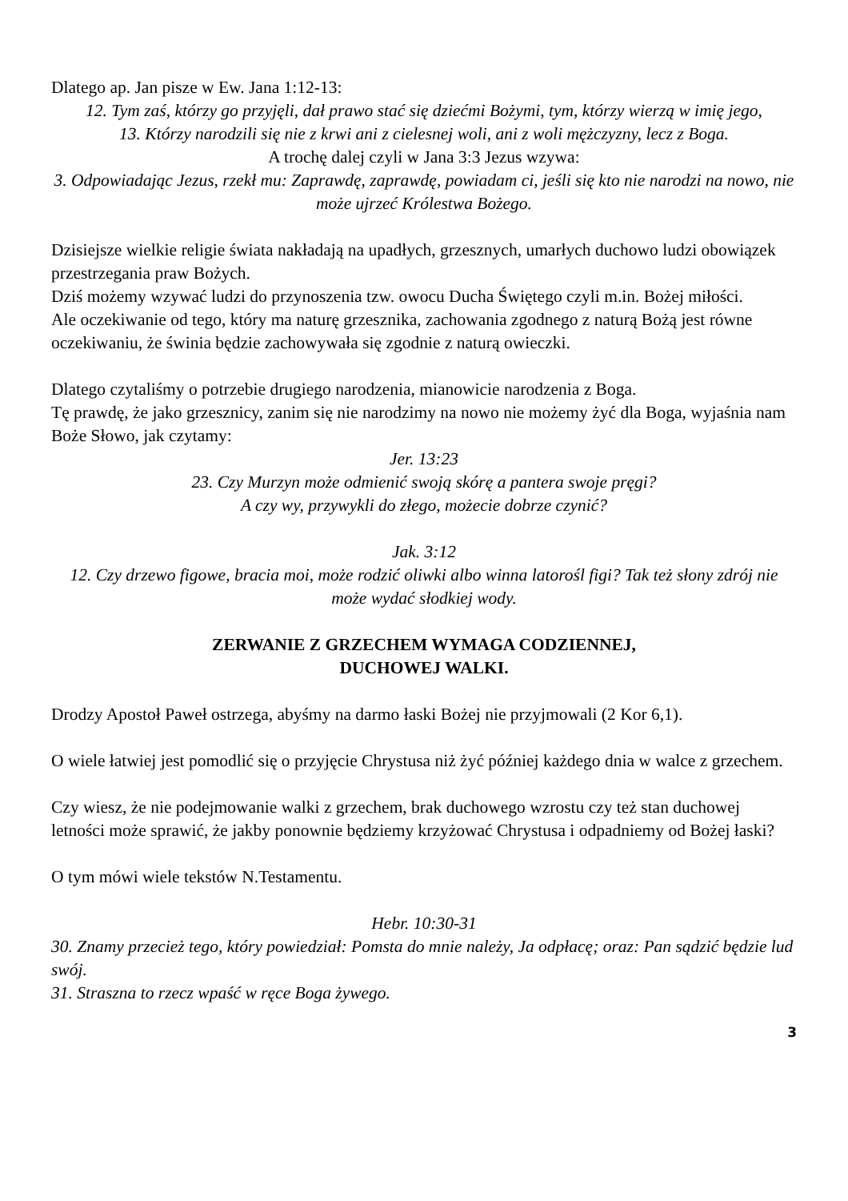Dlatego ap. Jan pisze w Ew. Jana 1:12-13:
12. Tym zaś, którzy go przyjęli, dał prawo stać się dziećmi Bożymi, tym, którzy wierzą w imię jego,
13. Którzy narodzili się nie z krwi ani z cielesnej woli, ani z woli mężczyzny, lecz z Boga.
A trochę dalej czyli w Jana 3:3 Jezus wzywa:
3. Odpowiadając Jezus, rzekł mu: Zaprawdę, zaprawdę, powiadam ci, jeśli się kto nie narodzi na nowo, nie może ujrzeć Królestwa Bożego.
Dzisiejsze wielkie religie świata nakładają na upadłych, grzesznych, umarłych duchowo ludzi obowiązek przestrzegania praw Bożych.
Dziś możemy wzywać ludzi do przynoszenia tzw. owocu Ducha Świętego czyli m.in. Bożej miłości.
Ale oczekiwanie od tego, który ma naturę grzesznika, zachowania zgodnego z naturą Bożą jest równe oczekiwaniu, że świnia będzie zachowywała się zgodnie z naturą owieczki.
Dlatego czytaliśmy o potrzebie drugiego narodzenia, mianowicie narodzenia z Boga.
Tę prawdę, że jako grzesznicy, zanim się nie narodzimy na nowo nie możemy żyć dla Boga, wyjaśnia nam Boże Słowo, jak czytamy:
Jer. 13:23
23. Czy Murzyn może odmienić swoją skórę a pantera swoje pręgi?
A czy wy, przywykli do złego, możecie dobrze czynić?
Jak. 3:12
12. Czy drzewo figowe, bracia moi, może rodzić oliwki albo winna latorośl figi? Tak też słony zdrój nie może wydać słodkiej wody.
ZERWANIE Z GRZECHEM WYMAGA CODZIENNEJ,
DUCHOWEJ WALKI.
Drodzy Apostoł Paweł ostrzega, abyśmy na darmo łaski Bożej nie przyjmowali (2 Kor 6,1).
O wiele łatwiej jest pomodlić się o przyjęcie Chrystusa niż żyć później każdego dnia w walce z grzechem.
Czy wiesz, że nie podejmowanie walki z grzechem, brak duchowego wzrostu czy też stan duchowej letności może sprawić, że jakby ponownie będziemy krzyżować Chrystusa i odpadniemy od Bożej łaski?
O tym mówi wiele tekstów N.Testamentu.
Hebr. 10:30-31
30. Znamy przecież tego, który powiedział: Pomsta do mnie należy, Ja odpłacę; oraz: Pan sądzić będzie lud swój.
31. Straszna to rzecz wpaść w ręce Boga żywego.
3